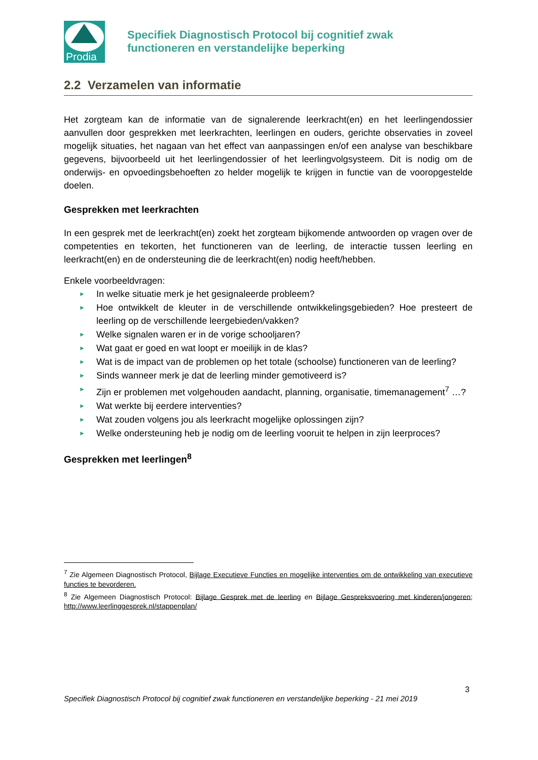Prodia
Specifiek Diagnostisch Protocol bij cognitief zwak
functioneren en verstandelijke beperking
2.2 Verzamelen van informatie
Het zorgteam kan de informatie van de signalerende leerkracht(en) en het leerlingendossier aanvullen door gesprekken met leerkrachten, leerlingen en ouders, gerichte observaties in zoveel mogelijk situaties, het nagaan van het effect van aanpassingen en/of een analyse van beschikbare gegevens, bijvoorbeeld uit het leerlingendossier of het leerlingvolgsysteem. Dit is nodig om de onderwijs- en opvoedingsbehoeften zo helder mogelijk te krijgen in functie van de vooropgestelde doelen.
Gesprekken met leerkrachten
In een gesprek met de leerkracht(en) zoekt het zorgteam bijkomende antwoorden op vragen over de competenties en tekorten, het functioneren van de leerling, de interactie tussen leerling en leerkracht(en) en de ondersteuning die de leerkracht(en) nodig heeft/hebben.
Enkele voorbeeldvragen:
► In welke situatie merk je het gesignaleerde probleem?
► Hoe ontwikkelt de kleuter in de verschillende ontwikkelingsgebieden? Hoe presteert de leerling op de verschillende leergebieden/vakken?
► Welke signalen waren er in de vorige schooljaren?
► Wat gaat er goed en wat loopt er moeilijk in de klas?
► Wat is de impact van de problemen op het totale (schoolse) functioneren van de leerling?
► Sinds wanneer merk je dat de leerling minder gemotiveerd is?
► Zijn er problemen met volgehouden aandacht, planning, organisatie, timemanagement<sup>7</sup> …?
► Wat werkte bij eerdere interventies?
► Wat zouden volgens jou als leerkracht mogelijke oplossingen zijn?
► Welke ondersteuning heb je nodig om de leerling vooruit te helpen in zijn leerproces?
Gesprekken met leerlingen<sup>8</sup>
<sup>7</sup> Zie Algemeen Diagnostisch Protocol, Bijlage Executieve Functies en mogelijke interventies om de ontwikkeling van executieve functies te bevorderen.
<sup>8</sup> Zie Algemeen Diagnostisch Protocol: Bijlage Gesprek met de leerling en Bijlage Gespreksvoering met kinderen/jongeren; http://www.leerlinggesprek.nl/stappenplan/
3
Specifiek Diagnostisch Protocol bij cognitief zwak functioneren en verstandelijke beperking - 21 mei 2019